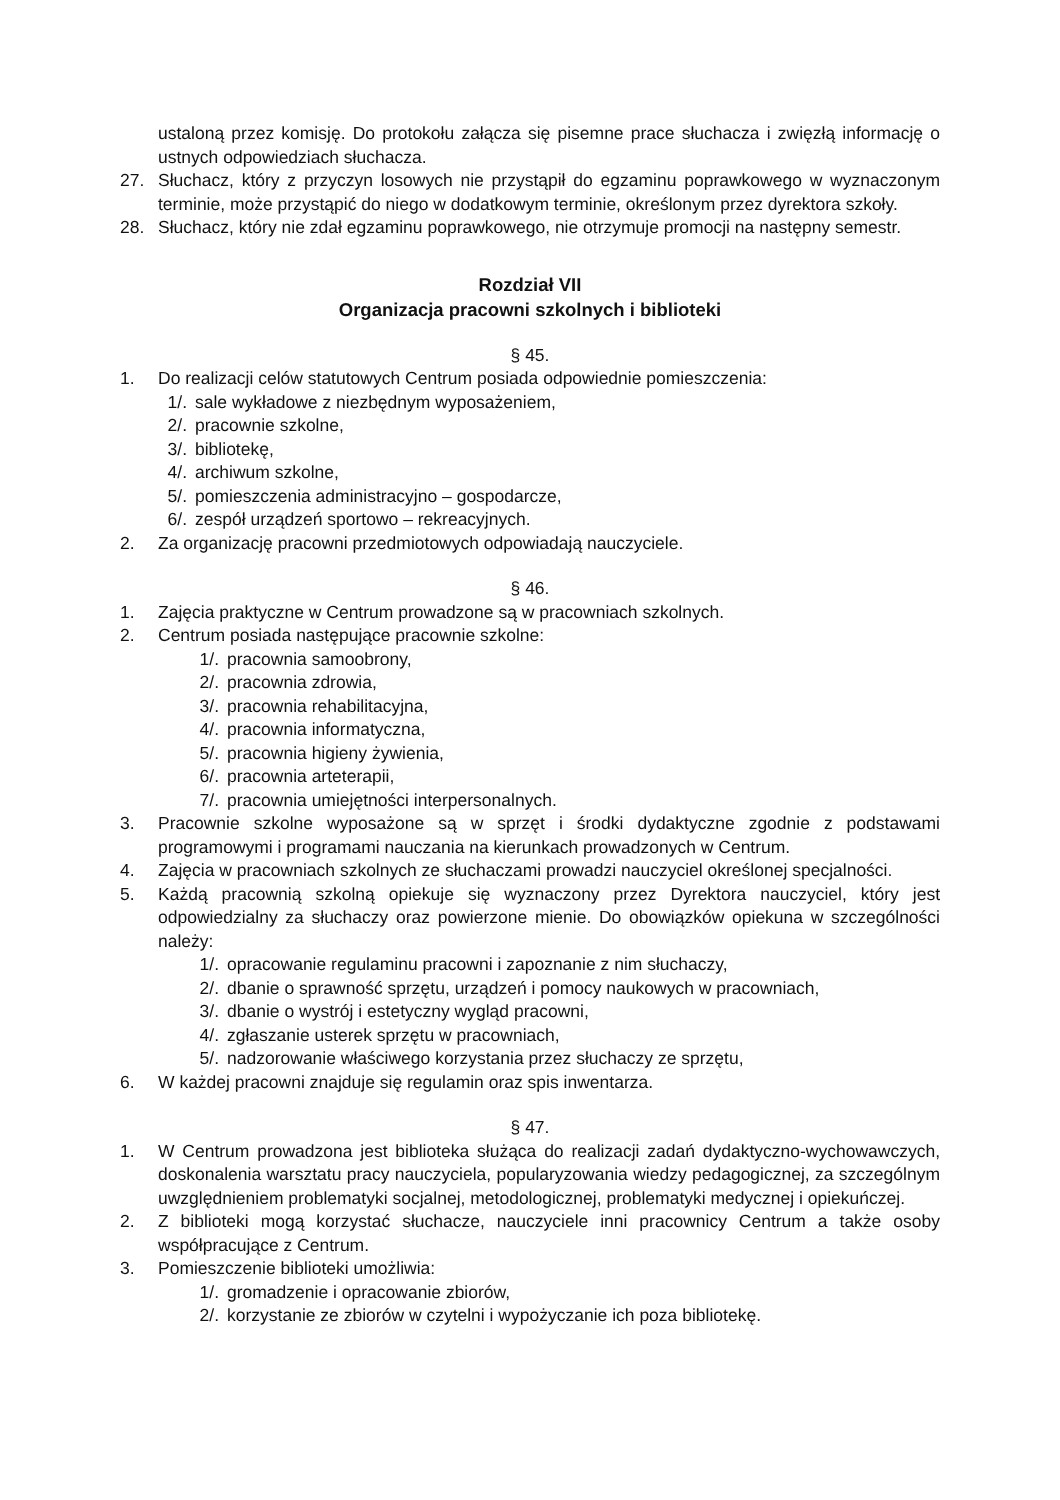ustaloną przez komisję. Do protokołu załącza się pisemne prace słuchacza i zwięzłą informację o ustnych odpowiedziach słuchacza.
27. Słuchacz, który z przyczyn losowych nie przystąpił do egzaminu poprawkowego w wyznaczonym terminie, może przystąpić do niego w dodatkowym terminie, określonym przez dyrektora szkoły.
28. Słuchacz, który nie zdał egzaminu poprawkowego, nie otrzymuje promocji na następny semestr.
Rozdział VII
Organizacja pracowni szkolnych i biblioteki
§ 45.
1. Do realizacji celów statutowych Centrum posiada odpowiednie pomieszczenia:
1/. sale wykładowe z niezbędnym wyposażeniem,
2/. pracownie szkolne,
3/. bibliotekę,
4/. archiwum szkolne,
5/. pomieszczenia administracyjno – gospodarcze,
6/. zespół urządzeń sportowo – rekreacyjnych.
2. Za organizację pracowni przedmiotowych odpowiadają nauczyciele.
§ 46.
1. Zajęcia praktyczne w Centrum prowadzone są w pracowniach szkolnych.
2. Centrum posiada następujące pracownie szkolne:
1/. pracownia samoobrony,
2/. pracownia zdrowia,
3/. pracownia rehabilitacyjna,
4/. pracownia informatyczna,
5/. pracownia higieny żywienia,
6/. pracownia arteterapii,
7/. pracownia umiejętności interpersonalnych.
3. Pracownie szkolne wyposażone są w sprzęt i środki dydaktyczne zgodnie z podstawami programowymi i programami nauczania na kierunkach prowadzonych w Centrum.
4. Zajęcia w pracowniach szkolnych ze słuchaczami prowadzi nauczyciel określonej specjalności.
5. Każdą pracownią szkolną opiekuje się wyznaczony przez Dyrektora nauczyciel, który jest odpowiedzialny za słuchaczy oraz powierzone mienie. Do obowiązków opiekuna w szczególności należy:
1/. opracowanie regulaminu pracowni i zapoznanie z nim słuchaczy,
2/. dbanie o sprawność sprzętu, urządzeń i pomocy naukowych w pracowniach,
3/. dbanie o wystrój i estetyczny wygląd pracowni,
4/. zgłaszanie usterek sprzętu w pracowniach,
5/. nadzorowanie właściwego korzystania przez słuchaczy ze sprzętu,
6. W każdej pracowni znajduje się regulamin oraz spis inwentarza.
§ 47.
1. W Centrum prowadzona jest biblioteka służąca do realizacji zadań dydaktyczno-wychowawczych, doskonalenia warsztatu pracy nauczyciela, popularyzowania wiedzy pedagogicznej, za szczególnym uwzględnieniem problematyki socjalnej, metodologicznej, problematyki medycznej i opiekuńczej.
2. Z biblioteki mogą korzystać słuchacze, nauczyciele inni pracownicy Centrum a także osoby współpracujące z Centrum.
3. Pomieszczenie biblioteki umożliwia:
1/. gromadzenie i opracowanie zbiorów,
2/. korzystanie ze zbiorów w czytelni i wypożyczanie ich poza bibliotekę.